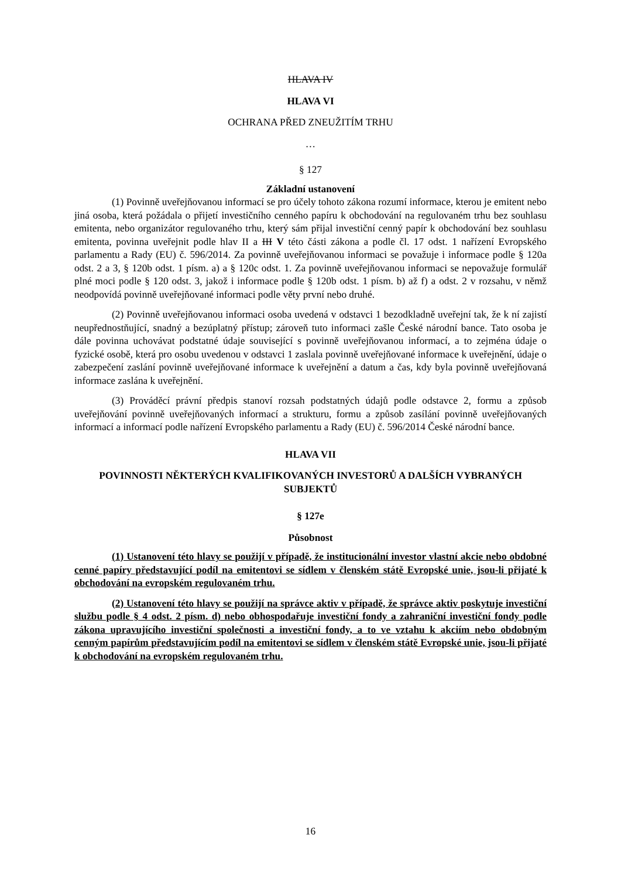HLAVA IV
HLAVA VI
OCHRANA PŘED ZNEUŽITÍM TRHU
…
§ 127
Základní ustanovení
(1) Povinně uveřejňovanou informací se pro účely tohoto zákona rozumí informace, kterou je emitent nebo jiná osoba, která požádala o přijetí investičního cenného papíru k obchodování na regulovaném trhu bez souhlasu emitenta, nebo organizátor regulovaného trhu, který sám přijal investiční cenný papír k obchodování bez souhlasu emitenta, povinna uveřejnit podle hlav II a III V této části zákona a podle čl. 17 odst. 1 nařízení Evropského parlamentu a Rady (EU) č. 596/2014. Za povinně uveřejňovanou informaci se považuje i informace podle § 120a odst. 2 a 3, § 120b odst. 1 písm. a) a § 120c odst. 1. Za povinně uveřejňovanou informaci se nepovažuje formulář plné moci podle § 120 odst. 3, jakož i informace podle § 120b odst. 1 písm. b) až f) a odst. 2 v rozsahu, v němž neodpovídá povinně uveřejňované informaci podle věty první nebo druhé.
(2) Povinně uveřejňovanou informaci osoba uvedená v odstavci 1 bezodkladně uveřejní tak, že k ní zajistí neupřednostňující, snadný a bezúplatný přístup; zároveň tuto informaci zašle České národní bance. Tato osoba je dále povinna uchovávat podstatné údaje související s povinně uveřejňovanou informací, a to zejména údaje o fyzické osobě, která pro osobu uvedenou v odstavci 1 zaslala povinně uveřejňované informace k uveřejnění, údaje o zabezpečení zaslání povinně uveřejňované informace k uveřejnění a datum a čas, kdy byla povinně uveřejňovaná informace zaslána k uveřejnění.
(3) Prováděcí právní předpis stanoví rozsah podstatných údajů podle odstavce 2, formu a způsob uveřejňování povinně uveřejňovaných informací a strukturu, formu a způsob zasílání povinně uveřejňovaných informací a informací podle nařízení Evropského parlamentu a Rady (EU) č. 596/2014 České národní bance.
HLAVA VII
POVINNOSTI NĚKTERÝCH KVALIFIKOVANÝCH INVESTORŮ A DALŠÍCH VYBRANÝCH SUBJEKTŮ
§ 127e
Působnost
(1) Ustanovení této hlavy se použijí v případě, že institucionální investor vlastní akcie nebo obdobné cenné papíry představující podíl na emitentovi se sídlem v členském státě Evropské unie, jsou-li přijaté k obchodování na evropském regulovaném trhu.
(2) Ustanovení této hlavy se použijí na správce aktiv v případě, že správce aktiv poskytuje investiční službu podle § 4 odst. 2 písm. d) nebo obhospodařuje investiční fondy a zahraniční investiční fondy podle zákona upravujícího investiční společnosti a investiční fondy, a to ve vztahu k akciím nebo obdobným cenným papírům představujícím podíl na emitentovi se sídlem v členském státě Evropské unie, jsou-li přijaté k obchodování na evropském regulovaném trhu.
16